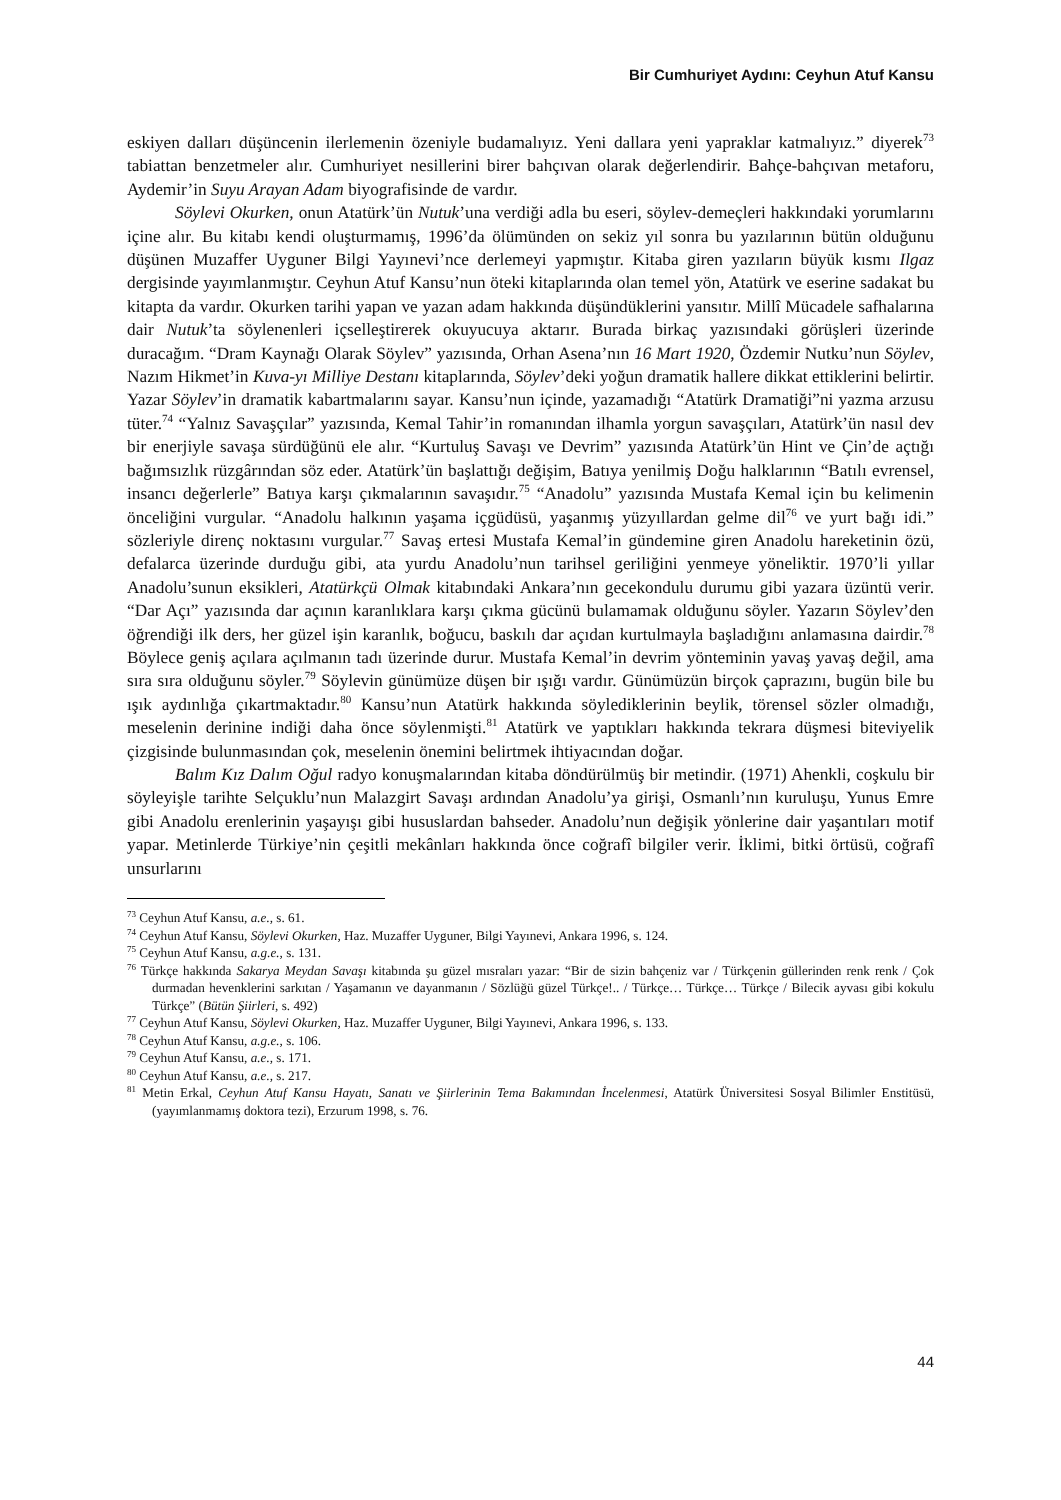Bir Cumhuriyet Aydını: Ceyhun Atuf Kansu
eskiyen dalları düşüncenin ilerlemenin özeniyle budamalıyız. Yeni dallara yeni yapraklar katmalıyız.” diyerek<sup>73</sup> tabiattan benzetmeler alır. Cumhuriyet nesillerini birer bahçıvan olarak değerlendirir. Bahçe-bahçıvan metaforu, Aydemir’in Suyu Arayan Adam biyografisinde de vardır.
Söylevi Okurken, onun Atatürk’ün Nutuk’una verdiği adla bu eseri, söylev-demeçleri hakkındaki yorumlarını içine alır. Bu kitabı kendi oluşturmamış, 1996’da ölümünden on sekiz yıl sonra bu yazılarının bütün olduğunu düşünen Muzaffer Uyguner Bilgi Yayınevi’nce derlemeyi yapmıştır. Kitaba giren yazıların büyük kısmı Ilgaz dergisinde yayımlanmıştır. Ceyhun Atuf Kansu’nun öteki kitaplarında olan temel yön, Atatürk ve eserine sadakat bu kitapta da vardır. Okurken tarihi yapan ve yazan adam hakkında düşündüklerini yansıtır. Millî Mücadele safhalarına dair Nutuk’ta söylenenleri içselleştirerek okuyucuya aktarır. Burada birkaç yazısındaki görüşleri üzerinde duracağım. “Dram Kaynağı Olarak Söylev” yazısında, Orhan Asena’nın 16 Mart 1920, Özdemir Nutku’nun Söylev, Nazım Hikmet’in Kuva-yı Milliye Destanı kitaplarında, Söylev’deki yoğun dramatik hallere dikkat ettiklerini belirtir. Yazar Söylev’in dramatik kabartmalarını sayar. Kansu’nun içinde, yazamadığı “Atatürk Dramatiği”ni yazma arzusu tüter.<sup>74</sup> “Yalnız Savaşçılar” yazısında, Kemal Tahir’in romanından ilhamla yorgun savaşçıları, Atatürk’ün nasıl dev bir enerjiyle savaşa sürdüğünü ele alır. “Kurtuluş Savaşı ve Devrim” yazısında Atatürk’ün Hint ve Çin’de açtığı bağımsızlık rüzgârından söz eder. Atatürk’ün başlattığı değişim, Batıya yenilmiş Doğu halklarının “Batılı evrensel, insancı değerlerle” Batıya karşı çıkmalarının savaşıdır.<sup>75</sup> “Anadolu” yazısında Mustafa Kemal için bu kelimenin önceliğini vurgular. “Anadolu halkının yaşama içgüdüsü, yaşanmış yüzyıllardan gelme dil<sup>76</sup> ve yurt bağı idi.” sözleriyle direnç noktasını vurgular.<sup>77</sup> Savaş ertesi Mustafa Kemal’in gündemine giren Anadolu hareketinin özü, defalarca üzerinde durduğu gibi, ata yurdu Anadolu’nun tarihsel geriliğini yenmeye yöneliktir. 1970’li yıllar Anadolu’sunun eksikleri, Atatürkçü Olmak kitabındaki Ankara’nın gecekondulu durumu gibi yazara üzüntü verir. “Dar Açı” yazısında dar açının karanlıklara karşı çıkma gücünü bulamamak olduğunu söyler. Yazarın Söylev’den öğrendiği ilk ders, her güzel işin karanlık, boğucu, baskılı dar açıdan kurtulmayla başladığını anlamasına dairdir.<sup>78</sup> Böylece geniş açılara açılmanın tadı üzerinde durur. Mustafa Kemal’in devrim yönteminin yavaş yavaş değil, ama sıra sıra olduğunu söyler.<sup>79</sup> Söylevin günümüze düşen bir ışığı vardır. Günümüzün birçok çaprazını, bugün bile bu ışık aydınlığa çıkartmaktadır.<sup>80</sup> Kansu’nun Atatürk hakkında söylediklerinin beylik, törensel sözler olmadığı, meselenin derinine indiği daha önce söylenmişti.<sup>81</sup> Atatürk ve yaptıkları hakkında tekrara düşmesi biteviyelik çizgisinde bulunmasından çok, meselenin önemini belirtmek ihtiyacından doğar.
Balım Kız Dalım Oğul radyo konuşmalarından kitaba döndürülmüş bir metindir. (1971) Ahenkli, coşkulu bir söyleyişle tarihte Selçuklu’nun Malazgirt Savaşı ardından Anadolu’ya girişi, Osmanlı’nın kuruluşu, Yunus Emre gibi Anadolu erenlerinin yaşayışı gibi hususlardan bahseder. Anadolu’nun değişik yönlerine dair yaşantıları motif yapar. Metinlerde Türkiye’nin çeşitli mekânları hakkında önce coğrafî bilgiler verir. İklimi, bitki örtüsü, coğrafî unsurlarını
<sup>73</sup> Ceyhun Atuf Kansu, a.e., s. 61.
<sup>74</sup> Ceyhun Atuf Kansu, Söylevi Okurken, Haz. Muzaffer Uyguner, Bilgi Yayınevi, Ankara 1996, s. 124.
<sup>75</sup> Ceyhun Atuf Kansu, a.g.e., s. 131.
<sup>76</sup> Türkçe hakkında Sakarya Meydan Savaşı kitabında şu güzel mısraları yazar: “Bir de sizin bahçeniz var / Türkçenin güllerinden renk renk / Çok durmadan hevenklerini sarkıtan / Yaşamanın ve dayanmanın / Sözlüğü güzel Türkçe!.. / Türkçe… Türkçe… Türkçe / Bilecik ayvası gibi kokulu Türkçe” (Bütün Şiirleri, s. 492)
<sup>77</sup> Ceyhun Atuf Kansu, Söylevi Okurken, Haz. Muzaffer Uyguner, Bilgi Yayınevi, Ankara 1996, s. 133.
<sup>78</sup> Ceyhun Atuf Kansu, a.g.e., s. 106.
<sup>79</sup> Ceyhun Atuf Kansu, a.e., s. 171.
<sup>80</sup> Ceyhun Atuf Kansu, a.e., s. 217.
<sup>81</sup> Metin Erkal, Ceyhun Atuf Kansu Hayatı, Sanatı ve Şiirlerinin Tema Bakımından İncelenmesi, Atatürk Üniversitesi Sosyal Bilimler Enstitüsü, (yayımlanmamış doktora tezi), Erzurum 1998, s. 76.
44